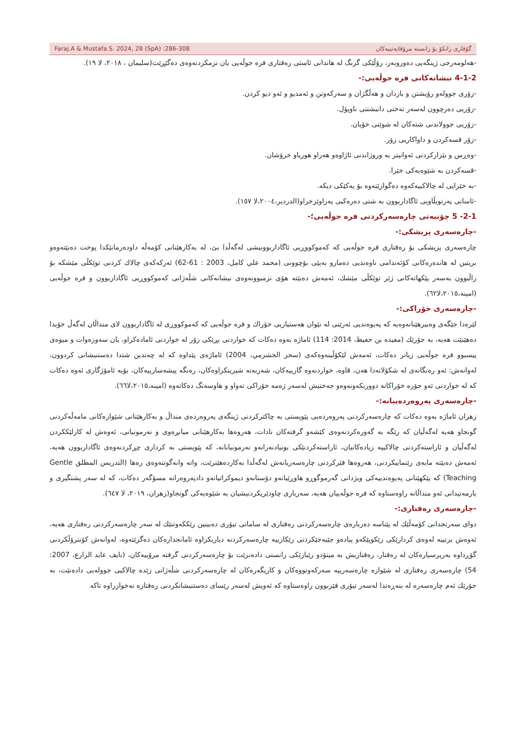Faraj.A & Mustafa.S. 2024, 28 (SpA) :286-308 گۆڤاری زانکۆ بۆ زانستە مرۆڤایەتییەکان
-هەلومەرجی ژینگەیی دەوروبەر، رۆڵێکی گرنگ لە هاندانی ئاستی رەفتاری فرە جوڵەیی یان نزمکردنەوەی دەگێڕێت(سلیمان ، ٢٠١٨، لا ١٩).
4-1-2 نیشانەکانی فرە جوڵەیی:-
-زۆری جوولەو رۆیشتن و بازدان و هەڵگژان و سەرکەوتن و ئەمدیو و ئەو دیو کردن.
-زۆریی دەرچوون لەسەر تەختی دانیشتنی ناوپۆل.
-زۆریی جوولاندنی شتەکان لە شوێنی خۆیان.
-زۆر قسەکردن و داواکاریی زۆر.
-وەڕس و بێزارکردنی ئەوانیتر بە وروژاندنی ئاژاوەو هەراو هوریاو خرۆشان.
-قسەکردن بە شێوەیەکی خێرا.
-بە خێرایی لە چالاکییەکەوە دەگوازێتەوە بۆ یەکێکی دیکە.
-ئاسانی پەرتوبڵاویی ئاگاداربوون بە شتی دەرەکیی پەراوێزخراو(الدردیر،٢٠٠٤،لا ١٥٧).
2-1- 5 چۆنیەتی چارەسەرکردنی فرە جوڵەیی؛-
-چارەسەری پزیشکی:-
چارەسەری پزیشکی بۆ رەفتاری فرە جوڵەیی کە کەموکووڕیی ئاگاداربوونیشی لەگەڵدا بێ، لە بەکارهێنانی کۆمەڵە داودەرمانێکدا پوخت دەبێتەوەو بریتین لە هاندەرەکانی کۆئەندامی ناوەندیی دەمارو بەپێی بۆچوونی (محمد علي كامل، 2003 : 61-62) ئەرکەکەی چالاك کردنی توێکڵی مێشکە بۆ زاڵبوون بەسەر پێکهاتەکانی ژێر توێکڵی مێشك، ئەمەش دەبێتە هۆی نزمبوونەوەی نیشانەکانی شڵەژانی کەموکووڕیی ئاگاداربوون و فرە جوڵەیی (امینە،٢٠١٥،لا٦٢).
-چارەسەری خۆراکی:-
لێرەدا جێگەی وەبیرهێنانەوەیە کە پەیوەندیی ئەرێنی لە نێوان هەستیاریی خۆراك و فرە جوڵەیی کە کەموکووڕی لە ئاگاداربوون لای منداڵان لەگەڵ خۆیدا دەهێنێت هەیە، بە جۆرێك (مفیدە بن حفیظ، 2014: 114) ئاماژە بەوە دەکات کە خواردنی بڕێکی زۆر لە خواردنی ئامادەکراو، یان سەوزەوات و میوەی پیسبوو فرە جوڵەیی زیاتر دەکات، ئەمەش لێکۆڵینەوەکەی (سحر الخشرمي، 2004) ئاماژەی پێداوە کە لە چەندین شتدا دەستنیشانی کردوون، لەوانەش: ئەو رەنگانەی لە شکۆلاتەدا هەن، قاوە، خواردنەوە گازییەکان، شەربەتە شیرینکراوەکان، رەنگە پیشەسازییەکان، بۆیە ئامۆژگاری ئەوە دەکات کە لە خواردنی ئەو جۆرە خۆراکانە دووربکەونەوەو جەختیش لەسەر ژەمە خۆراکی تەواو و هاوسەنگ دەکاتەوە (امینە،٢٠١٥،لا٦٦).
-چارەسەری پەروەردەییانە:-
زهران ئاماژە بەوە دەکات کە چارەسەرکردنی پەروەردەیی پێویستی بە چاکترکردنی ژینگەی پەروەردەی منداڵ و بەکارهێنانی شێوازەکانی مامەڵەکردنی گونجاو هەیە لەگەڵیان کە رێگە بە گەورەکردنەوەی کێشەو گرفتەکان نادات، هەروەها بەکارهێنانی میانڕەوی و نەرمونیانی، ئەوەش لە کارلێککردن لەگەڵیان و ئاراستەکردنی چالاکییە زیادەکانیان، ئاراستەکردنێکی بونیادنەرانەو نەرمونیانانە، کە پێویستی بە کرداری چڕکردنەوەی ئاگاداربوون هەیە، ئەمەش دەبێتە مایەی رێنماییکردنی، هەروەها فێرکردنی چارەسەریانەش لەگەڵدا بەکاردەهێنرێت، واتە وانەگوتنەوەی رەها (التدريس المطلق Gentle Teaching) کە پێکهێنانی پەیوەندییەکی ویژدانی گەرموگوڕو هاوڕێیانەو دۆستانەو دیموکراتیانەو دادپەروەرانە مسۆگەر دەکات، کە لە سەر پشتگیری و یارمەتیدانی ئەو منداڵانە راوەستاوە کە فرە جوڵەییان هەیە، سەرباری چاودێریکردنیشیان بە شێوەیەکی گونجاو(زهران، ٢٠١٩، لا ٦٤٧).
-چارەسەری رەفتاری:-
دوای سەرنجدانی کۆمەڵێك لە پێناسە دەربارەی چارەسەرکردنی رەفتاری لە سامانی تیۆری دەبینین رێککەوتنێك لە سەر چارەسەرکردنی رەفتاری هەیە، ئەوەش برتییە لەوەی کردارێکی رێکوپێکەو پیادەو جێبەجێکردنی رێکارییە چارەسەرکردنە دیاریکراوە ئامانجدارەکان دەگرێتەوە، لەوانەش کۆنترۆڵکردنی گۆڕداوە بەرپرسیارەکان لە رەفتار، رەفتاریش بە میتۆدو رێبازێکی زانستی دادەنرێت بۆ چارەسەرکردنی گرفتە مرۆییەکان، (نايف عايد الزارع، 2007: 54) چارەسەری رەفتاری لە شێوازە چارەسەرییە سەرکەوتووەکان و کاریگەرەکان لە چارەسەرکردنی شڵەژانی زێدە چالاکیی جوولەیی دادەنێت، بە جۆرێك ئەم چارەسەرە لە بنەڕەتدا لەسەر تیۆری فێربوون راوەستاوە کە ئەویش لەسەر رێسای دەستنیشانکردنی رەفتارە نەخوازراوە تاکە